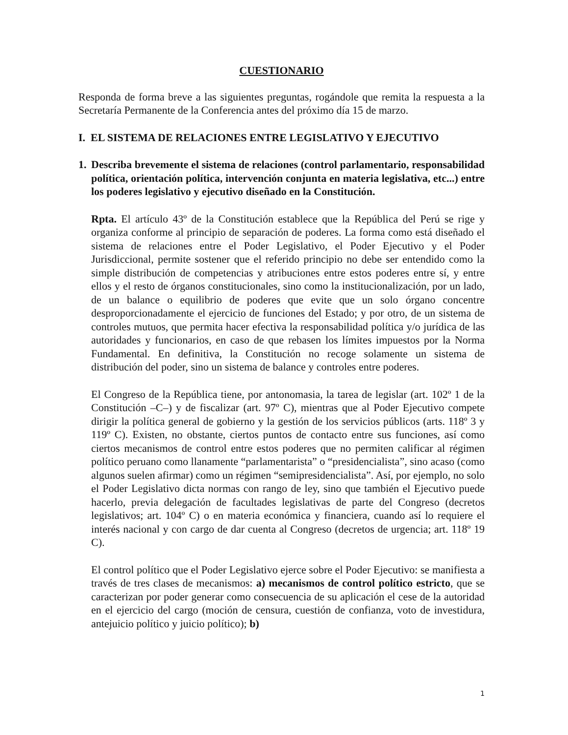CUESTIONARIO
Responda de forma breve a las siguientes preguntas, rogándole que remita la respuesta a la Secretaría Permanente de la Conferencia antes del próximo día 15 de marzo.
I. EL SISTEMA DE RELACIONES ENTRE LEGISLATIVO Y EJECUTIVO
1.
Describa brevemente el sistema de relaciones (control parlamentario, responsabilidad política, orientación política, intervención conjunta en materia legislativa, etc...) entre los poderes legislativo y ejecutivo diseñado en la Constitución.
Rpta. El artículo 43º de la Constitución establece que la República del Perú se rige y organiza conforme al principio de separación de poderes. La forma como está diseñado el sistema de relaciones entre el Poder Legislativo, el Poder Ejecutivo y el Poder Jurisdiccional, permite sostener que el referido principio no debe ser entendido como la simple distribución de competencias y atribuciones entre estos poderes entre sí, y entre ellos y el resto de órganos constitucionales, sino como la institucionalización, por un lado, de un balance o equilibrio de poderes que evite que un solo órgano concentre desproporcionadamente el ejercicio de funciones del Estado; y por otro, de un sistema de controles mutuos, que permita hacer efectiva la responsabilidad política y/o jurídica de las autoridades y funcionarios, en caso de que rebasen los límites impuestos por la Norma Fundamental. En definitiva, la Constitución no recoge solamente un sistema de distribución del poder, sino un sistema de balance y controles entre poderes.
El Congreso de la República tiene, por antonomasia, la tarea de legislar (art. 102º 1 de la Constitución –C–) y de fiscalizar (art. 97º C), mientras que al Poder Ejecutivo compete dirigir la política general de gobierno y la gestión de los servicios públicos (arts. 118º 3 y 119º C). Existen, no obstante, ciertos puntos de contacto entre sus funciones, así como ciertos mecanismos de control entre estos poderes que no permiten calificar al régimen político peruano como llanamente “parlamentarista” o “presidencialista”, sino acaso (como algunos suelen afirmar) como un régimen “semipresidencialista”. Así, por ejemplo, no solo el Poder Legislativo dicta normas con rango de ley, sino que también el Ejecutivo puede hacerlo, previa delegación de facultades legislativas de parte del Congreso (decretos legislativos; art. 104º C) o en materia económica y financiera, cuando así lo requiere el interés nacional y con cargo de dar cuenta al Congreso (decretos de urgencia; art. 118º 19 C).
El control político que el Poder Legislativo ejerce sobre el Poder Ejecutivo: se manifiesta a través de tres clases de mecanismos: a) mecanismos de control político estricto, que se caracterizan por poder generar como consecuencia de su aplicación el cese de la autoridad en el ejercicio del cargo (moción de censura, cuestión de confianza, voto de investidura, antejuicio político y juicio político); b)
1